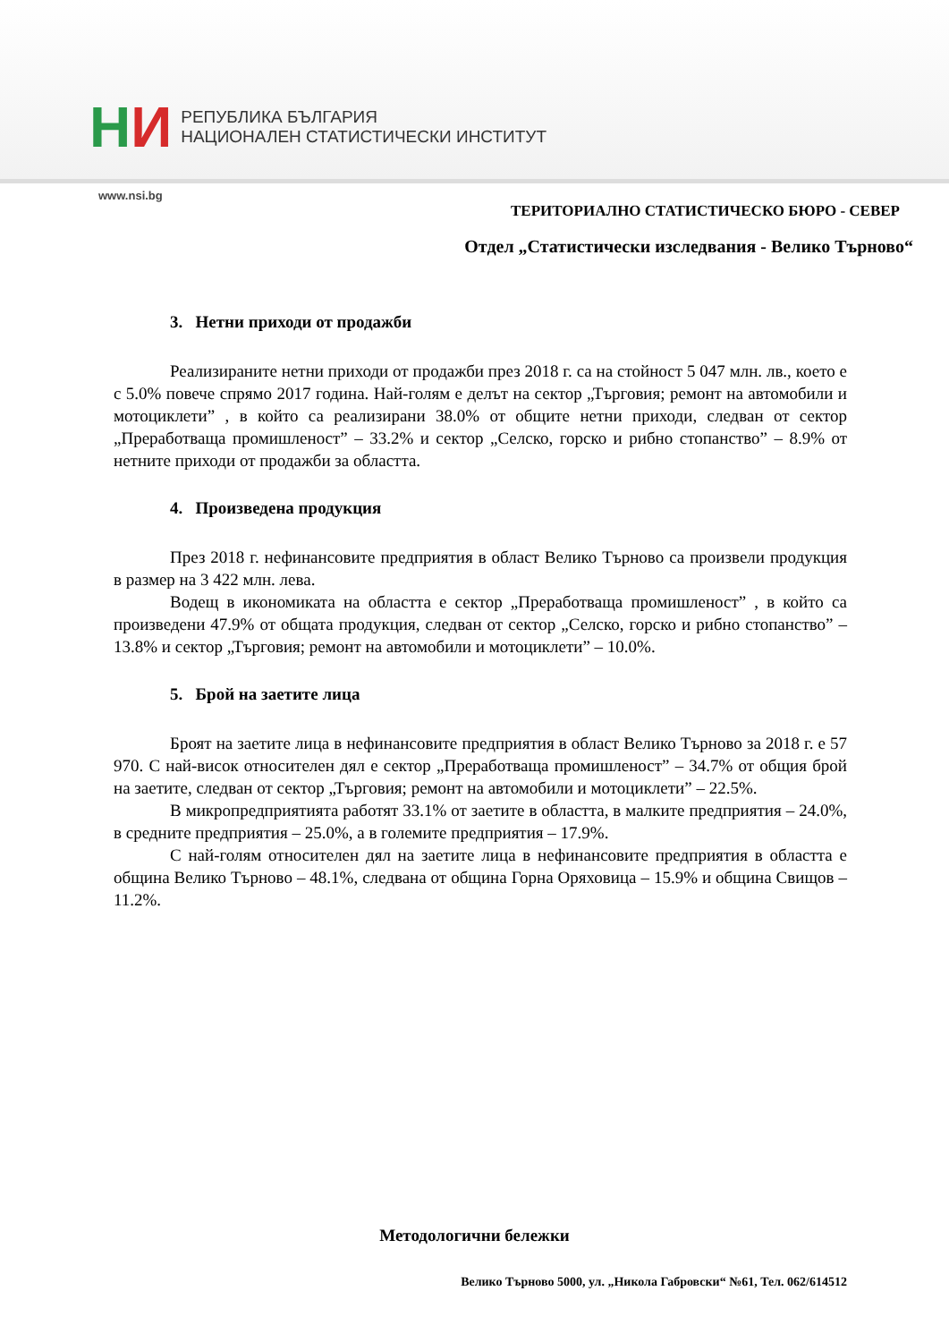НИ
РЕПУБЛИКА БЪЛГАРИЯ
НАЦИОНАЛЕН СТАТИСТИЧЕСКИ ИНСТИТУТ
www.nsi.bg
ТЕРИТОРИАЛНО СТАТИСТИЧЕСКО БЮРО - СЕВЕР
Отдел „Статистически изследвания - Велико Търново“
3. Нетни приходи от продажби
Реализираните нетни приходи от продажби през 2018 г. са на стойност 5 047 млн. лв., което е с 5.0% повече спрямо 2017 година. Най-голям е делът на сектор „Търговия; ремонт на автомобили и мотоциклети” , в който са реализирани 38.0% от общите нетни приходи, следван от сектор „Преработваща промишленост” – 33.2% и сектор „Селско, горско и рибно стопанство” – 8.9% от нетните приходи от продажби за областта.
4. Произведена продукция
През 2018 г. нефинансовите предприятия в област Велико Търново са произвели продукция в размер на 3 422 млн. лева.
Водещ в икономиката на областта е сектор „Преработваща промишленост” , в който са произведени 47.9% от общата продукция, следван от сектор „Селско, горско и рибно стопанство” – 13.8% и сектор „Търговия; ремонт на автомобили и мотоциклети” – 10.0%.
5. Брой на заетите лица
Броят на заетите лица в нефинансовите предприятия в област Велико Търново за 2018 г. е 57 970. С най-висок относителен дял е сектор „Преработваща промишленост” – 34.7% от общия брой на заетите, следван от сектор „Търговия; ремонт на автомобили и мотоциклети” – 22.5%.
В микропредприятията работят 33.1% от заетите в областта, в малките предприятия – 24.0%, в средните предприятия – 25.0%, а в големите предприятия – 17.9%.
С най-голям относителен дял на заетите лица в нефинансовите предприятия в областта е община Велико Търново – 48.1%, следвана от община Горна Оряховица – 15.9% и община Свищов – 11.2%.
Методологични бележки
Велико Търново 5000, ул. „Никола Габровски“ №61, Тел. 062/614512